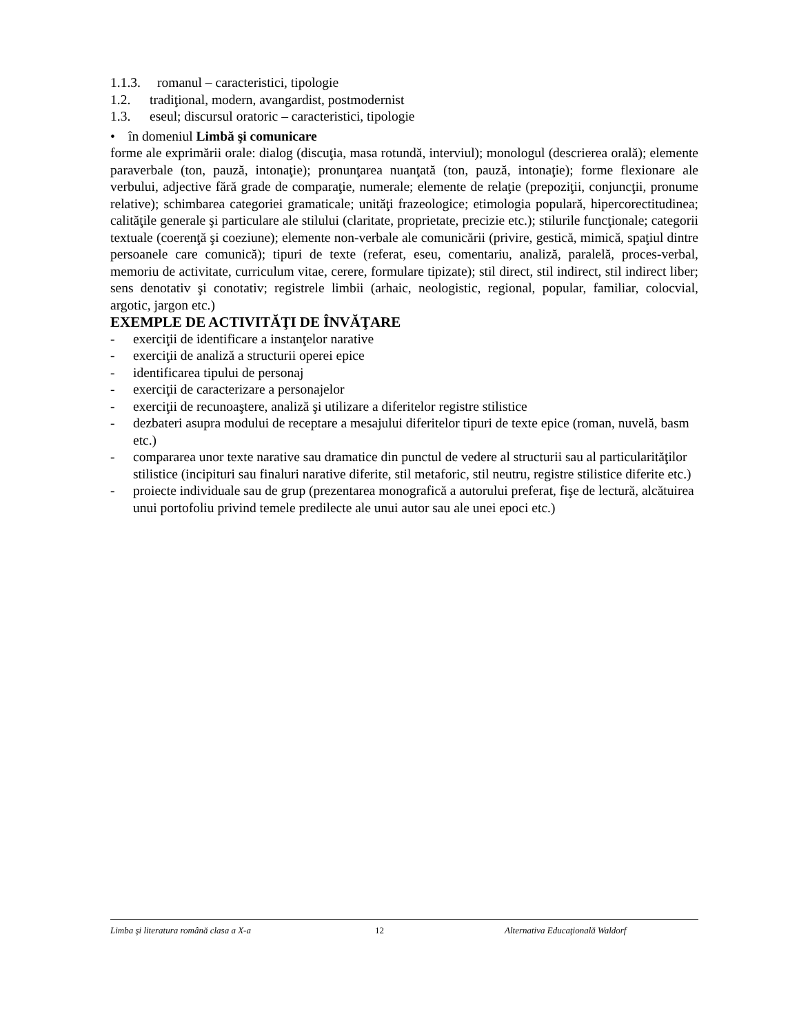1.1.3. romanul – caracteristici, tipologie
1.2. tradiţional, modern, avangardist, postmodernist
1.3. eseul; discursul oratoric – caracteristici, tipologie
• în domeniul Limbă şi comunicare
forme ale exprimării orale: dialog (discuţia, masa rotundă, interviul); monologul (descrierea orală); elemente paraverbale (ton, pauză, intonaţie); pronunţarea nuanţată (ton, pauză, intonaţie); forme flexionare ale verbului, adjective fără grade de comparaţie, numerale; elemente de relaţie (prepoziţii, conjuncţii, pronume relative); schimbarea categoriei gramaticale; unităţi frazeologice; etimologia populară, hipercorectitudinea; calităţile generale şi particulare ale stilului (claritate, proprietate, precizie etc.); stilurile funcţionale; categorii textuale (coerenţă şi coeziune); elemente non-verbale ale comunicării (privire, gestică, mimică, spaţiul dintre persoanele care comunică); tipuri de texte (referat, eseu, comentariu, analiză, paralelă, proces-verbal, memoriu de activitate, curriculum vitae, cerere, formulare tipizate); stil direct, stil indirect, stil indirect liber; sens denotativ şi conotativ; registrele limbii (arhaic, neologistic, regional, popular, familiar, colocvial, argotic, jargon etc.)
EXEMPLE DE ACTIVITĂŢI DE ÎNVĂŢARE
- exerciţii de identificare a instanţelor narative
- exerciţii de analiză a structurii operei epice
- identificarea tipului de personaj
- exerciţii de caracterizare a personajelor
- exerciţii de recunoaştere, analiză şi utilizare a diferitelor registre stilistice
- dezbateri asupra modului de receptare a mesajului diferitelor tipuri de texte epice (roman, nuvelă, basm etc.)
- compararea unor texte narative sau dramatice din punctul de vedere al structurii sau al particularităţilor stilistice (incipituri sau finaluri narative diferite, stil metaforic, stil neutru, registre stilistice diferite etc.)
- proiecte individuale sau de grup (prezentarea monografică a autorului preferat, fişe de lectură, alcătuirea unui portofoliu privind temele predilecte ale unui autor sau ale unei epoci etc.)
Limba şi literatura română clasa a X-a 12 Alternativa Educaţională Waldorf